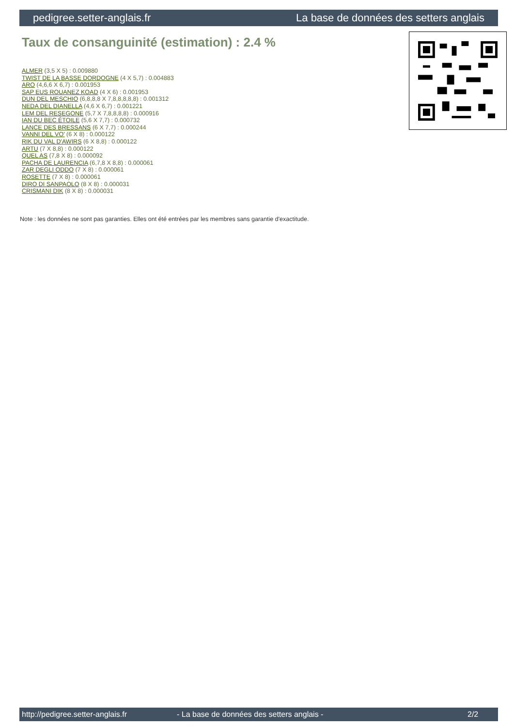pedigree.setter-anglais.fr La base de données des setters anglais
Taux de consanguinité (estimation) : 2.4 %
ALMER (3,5 X 5) : 0.009880
TWIST DE LA BASSE DORDOGNE (4 X 5,7) : 0.004883
ARO (4,6,6 X 6,7) : 0.001953
SAP EUS ROUANEZ KOAD (4 X 6) : 0.001953
DUN DEL MESCHIO (6,8,8,8 X 7,8,8,8,8,8) : 0.001312
NEDA DEL DIANELLA (4,6 X 6,7) : 0.001221
LEM DEL RESEGONE (5,7 X 7,8,8,8,8) : 0.000916
IAN DU BEC ÉTOILE (5,6 X 7,7) : 0.000732
LANCE DES BRESSANS (6 X 7,7) : 0.000244
VANNI DEL VO' (6 X 8) : 0.000122
RIK DU VAL D'AWIRS (6 X 8,8) : 0.000122
ARTU (7 X 8,8) : 0.000122
QUEL AS (7,8 X 8) : 0.000092
PACHA DE LAURENCIA (6,7,8 X 8,8) : 0.000061
ZAR DEGLI ODDO (7 X 8) : 0.000061
ROSETTE (7 X 8) : 0.000061
DIRO DI SANPAOLO (8 X 8) : 0.000031
CRISMANI DIK (8 X 8) : 0.000031
Note : les données ne sont pas garanties. Elles ont été entrées par les membres sans garantie d'exactitude.
http://pedigree.setter-anglais.fr - La base de données des setters anglais - 2/2